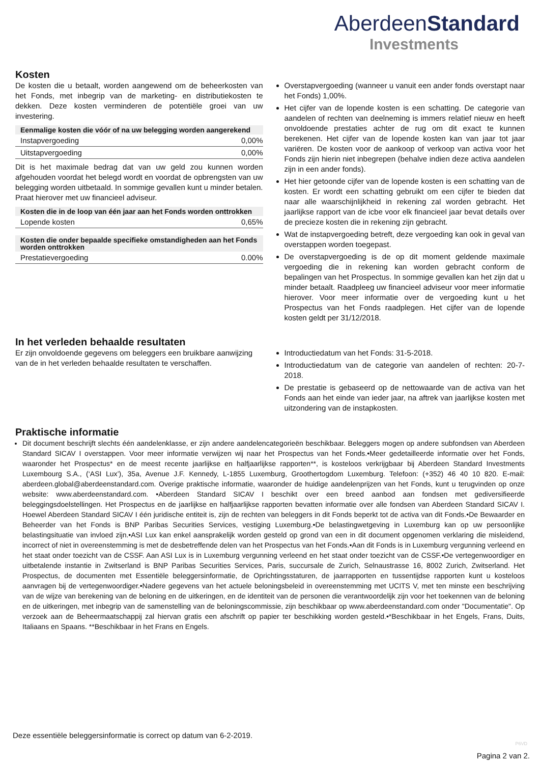AberdeenStandard
Investments
Kosten
De kosten die u betaalt, worden aangewend om de beheerkosten van het Fonds, met inbegrip van de marketing- en distributiekosten te dekken. Deze kosten verminderen de potentiële groei van uw investering.
| Eenmalige kosten die vóór of na uw belegging worden aangerekend | |
| --- | --- |
| Instapvergoeding | 0,00% |
| Uitstapvergoeding | 0,00% |
Dit is het maximale bedrag dat van uw geld zou kunnen worden afgehouden voordat het belegd wordt en voordat de opbrengsten van uw belegging worden uitbetaald. In sommige gevallen kunt u minder betalen. Praat hierover met uw financieel adviseur.
| Kosten die in de loop van één jaar aan het Fonds worden onttrokken | |
| --- | --- |
| Lopende kosten | 0,65% |
| Kosten die onder bepaalde specifieke omstandigheden aan het Fonds worden onttrokken | |
| --- | --- |
| Prestatievergoeding | 0.00% |
Overstapvergoeding (wanneer u vanuit een ander fonds overstapt naar het Fonds) 1,00%.
Het cijfer van de lopende kosten is een schatting. De categorie van aandelen of rechten van deelneming is immers relatief nieuw en heeft onvoldoende prestaties achter de rug om dit exact te kunnen berekenen. Het cijfer van de lopende kosten kan van jaar tot jaar variëren. De kosten voor de aankoop of verkoop van activa voor het Fonds zijn hierin niet inbegrepen (behalve indien deze activa aandelen zijn in een ander fonds).
Het hier getoonde cijfer van de lopende kosten is een schatting van de kosten. Er wordt een schatting gebruikt om een cijfer te bieden dat naar alle waarschijnlijkheid in rekening zal worden gebracht. Het jaarlijkse rapport van de icbe voor elk financieel jaar bevat details over de precieze kosten die in rekening zijn gebracht.
Wat de instapvergoeding betreft, deze vergoeding kan ook in geval van overstappen worden toegepast.
De overstapvergoeding is de op dit moment geldende maximale vergoeding die in rekening kan worden gebracht conform de bepalingen van het Prospectus. In sommige gevallen kan het zijn dat u minder betaalt. Raadpleeg uw financieel adviseur voor meer informatie hierover. Voor meer informatie over de vergoeding kunt u het Prospectus van het Fonds raadplegen. Het cijfer van de lopende kosten geldt per 31/12/2018.
In het verleden behaalde resultaten
Er zijn onvoldoende gegevens om beleggers een bruikbare aanwijzing van de in het verleden behaalde resultaten te verschaffen.
Introductiedatum van het Fonds: 31-5-2018.
Introductiedatum van de categorie van aandelen of rechten: 20-7-2018.
De prestatie is gebaseerd op de nettowaarde van de activa van het Fonds aan het einde van ieder jaar, na aftrek van jaarlijkse kosten met uitzondering van de instapkosten.
Praktische informatie
Dit document beschrijft slechts één aandelenklasse, er zijn andere aandelencategorieën beschikbaar. Beleggers mogen op andere subfondsen van Aberdeen Standard SICAV I overstappen. Voor meer informatie verwijzen wij naar het Prospectus van het Fonds.•Meer gedetailleerde informatie over het Fonds, waaronder het Prospectus* en de meest recente jaarlijkse en halfjaarlijkse rapporten**, is kosteloos verkrijgbaar bij Aberdeen Standard Investments Luxembourg S.A., (‘ASI Lux’), 35a, Avenue J.F. Kennedy, L-1855 Luxemburg, Groothertogdom Luxemburg. Telefoon: (+352) 46 40 10 820. E-mail: aberdeen.global@aberdeenstandard.com. Overige praktische informatie, waaronder de huidige aandelenprijzen van het Fonds, kunt u terugvinden op onze website: www.aberdeenstandard.com. •Aberdeen Standard SICAV I beschikt over een breed aanbod aan fondsen met gediversifieerde beleggingsdoelstellingen. Het Prospectus en de jaarlijkse en halfjaarlijkse rapporten bevatten informatie over alle fondsen van Aberdeen Standard SICAV I. Hoewel Aberdeen Standard SICAV I één juridische entiteit is, zijn de rechten van beleggers in dit Fonds beperkt tot de activa van dit Fonds.•De Bewaarder en Beheerder van het Fonds is BNP Paribas Securities Services, vestiging Luxemburg.•De belastingwetgeving in Luxemburg kan op uw persoonlijke belastingsituatie van invloed zijn.•ASI Lux kan enkel aansprakelijk worden gesteld op grond van een in dit document opgenomen verklaring die misleidend, incorrect of niet in overeenstemming is met de desbetreffende delen van het Prospectus van het Fonds.•Aan dit Fonds is in Luxemburg vergunning verleend en het staat onder toezicht van de CSSF. Aan ASI Lux is in Luxemburg vergunning verleend en het staat onder toezicht van de CSSF.•De vertegenwoordiger en uitbetalende instantie in Zwitserland is BNP Paribas Securities Services, Paris, succursale de Zurich, Selnaustrasse 16, 8002 Zurich, Zwitserland. Het Prospectus, de documenten met Essentiële beleggersinformatie, de Oprichtingsstaturen, de jaarrapporten en tussentijdse rapporten kunt u kosteloos aanvragen bij de vertegenwoordiger.•Nadere gegevens van het actuele beloningsbeleid in overeenstemming met UCITS V, met ten minste een beschrijving van de wijze van berekening van de beloning en de uitkeringen, en de identiteit van de personen die verantwoordelijk zijn voor het toekennen van de beloning en de uitkeringen, met inbegrip van de samenstelling van de beloningscommissie, zijn beschikbaar op www.aberdeenstandard.com onder "Documentatie". Op verzoek aan de Beheermaatschappij zal hiervan gratis een afschrift op papier ter beschikking worden gesteld.•*Beschikbaar in het Engels, Frans, Duits, Italiaans en Spaans. **Beschikbaar in het Frans en Engels.
Deze essentiële beleggersinformatie is correct op datum van 6-2-2019.
P6VD
Pagina 2 van 2.